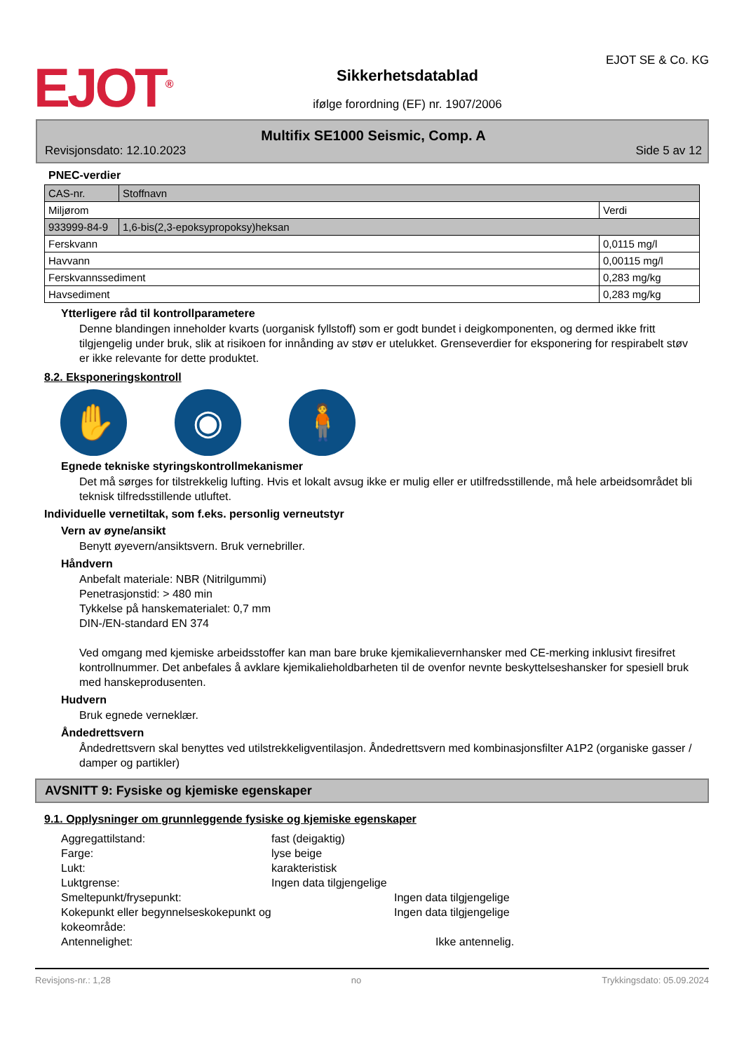EJOT<sup>®</sup>
Sikkerhetsdatablad
ifølge forordning (EF) nr. 1907/2006
EJOT SE & Co. KG
Multifix SE1000 Seismic, Comp. A
Revisjonsdato: 12.10.2023 Side 5 av 12
PNEC-verdier
| CAS-nr. | Stoffnavn | |
| Miljørom | | Verdi |
| 933999-84-9 | 1,6-bis(2,3-epoksypropoksy)heksan | |
| Ferskvann | | 0,0115 mg/l |
| Havvann | | 0,00115 mg/l |
| Ferskvannssediment | | 0,283 mg/kg |
| Havsediment | | 0,283 mg/kg |
Ytterligere råd til kontrollparametere
Denne blandingen inneholder kvarts (uorganisk fyllstoff) som er godt bundet i deigkomponenten, og dermed ikke fritt tilgjengelig under bruk, slik at risikoen for innånding av støv er utelukket. Grenseverdier for eksponering for respirabelt støv er ikke relevante for dette produktet.
8.2. Eksponeringskontroll
✋ ◉ 🧍
Egnede tekniske styringskontrollmekanismer
Det må sørges for tilstrekkelig lufting. Hvis et lokalt avsug ikke er mulig eller er utilfredsstillende, må hele arbeidsområdet bli teknisk tilfredsstillende utluftet.
Individuelle vernetiltak, som f.eks. personlig verneutstyr
Vern av øyne/ansikt
Benytt øyevern/ansiktsvern. Bruk vernebriller.
Håndvern
Anbefalt materiale: NBR (Nitrilgummi)
Penetrasjonstid: > 480 min
Tykkelse på hanskematerialet: 0,7 mm
DIN-/EN-standard EN 374
Ved omgang med kjemiske arbeidsstoffer kan man bare bruke kjemikalievernhansker med CE-merking inklusivt firesifret kontrollnummer. Det anbefales å avklare kjemikalieholdbarheten til de ovenfor nevnte beskyttelseshansker for spesiell bruk med hanskeprodusenten.
Hudvern
Bruk egnede verneklær.
Åndedrettsvern
Åndedrettsvern skal benyttes ved utilstrekkeligventilasjon. Åndedrettsvern med kombinasjonsfilter A1P2 (organiske gasser / damper og partikler)
AVSNITT 9: Fysiske og kjemiske egenskaper
9.1. Opplysninger om grunnleggende fysiske og kjemiske egenskaper
| Aggregattilstand: | fast (deigaktig) |
| Farge: | lyse beige |
| Lukt: | karakteristisk |
| Luktgrense: | Ingen data tilgjengelige |
| Smeltepunkt/frysepunkt: | Ingen data tilgjengelige |
| Kokepunkt eller begynnelseskokepunkt og kokeområde: | Ingen data tilgjengelige |
| Antennelighet: | Ikke antennelig. |
Revisjons-nr.: 1,28 no Trykkingsdato: 05.09.2024